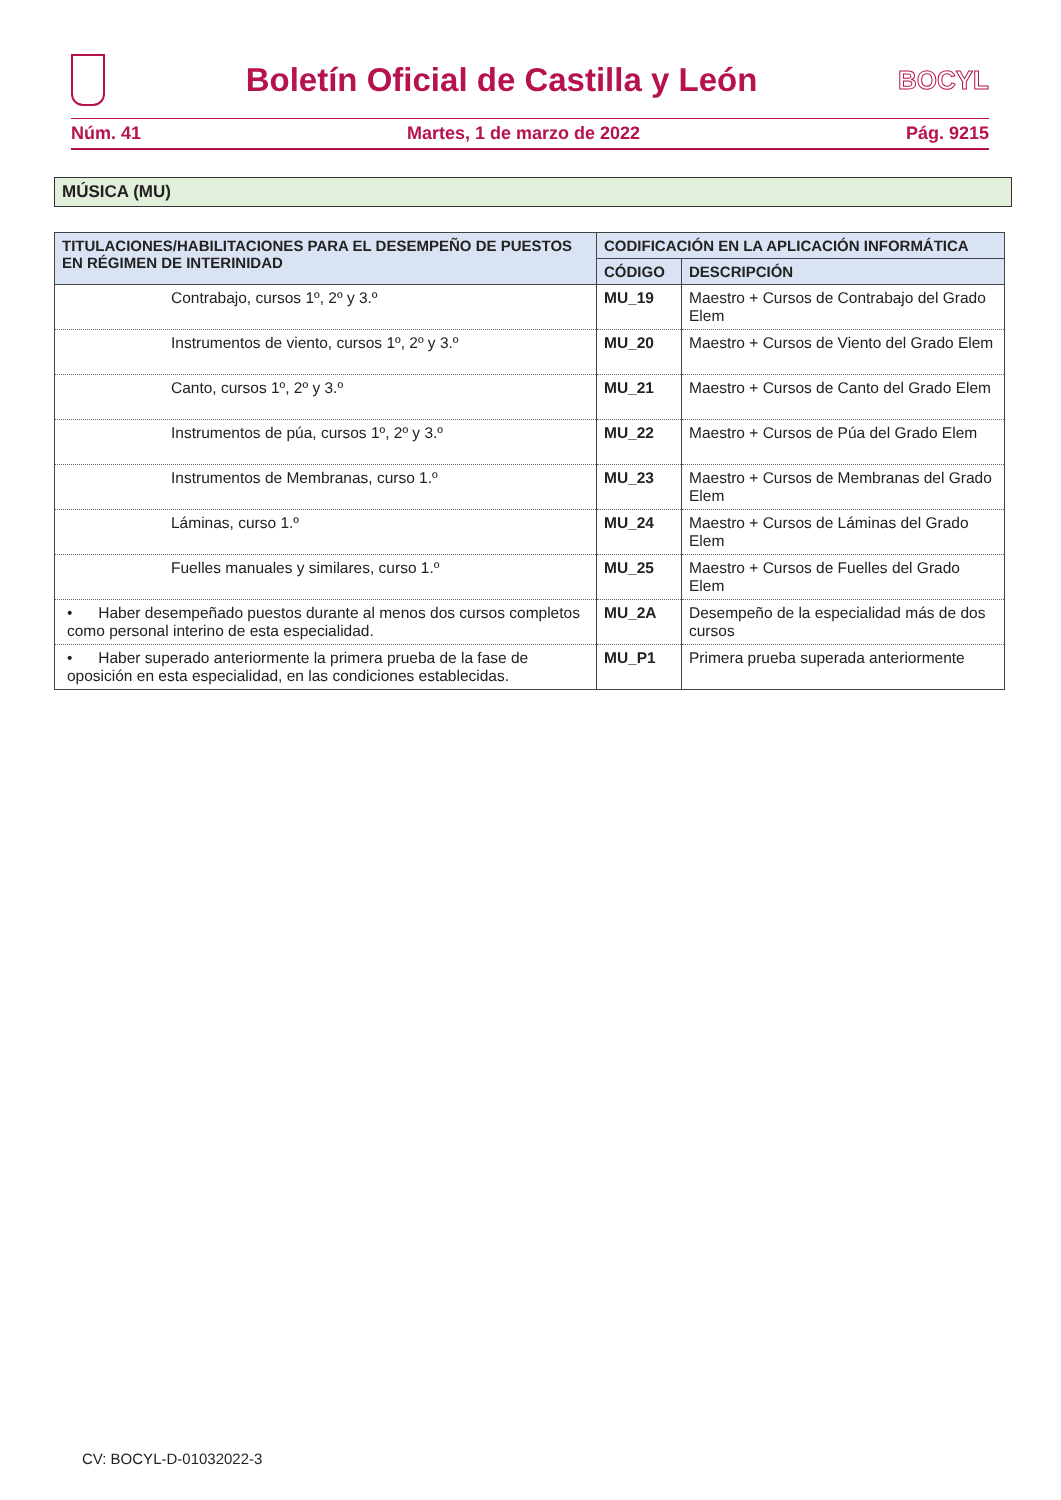Boletín Oficial de Castilla y León
BOCYL
Núm. 41 Martes, 1 de marzo de 2022 Pág. 9215
MÚSICA (MU)
| TITULACIONES/HABILITACIONES PARA EL DESEMPEÑO DE PUESTOS EN RÉGIMEN DE INTERINIDAD | CODIFICACIÓN EN LA APLICACIÓN INFORMÁTICA | |
| --- | --- | --- |
| | CÓDIGO | DESCRIPCIÓN |
| Contrabajo, cursos 1º, 2º y 3.º | MU_19 | Maestro + Cursos de Contrabajo del Grado Elem |
| Instrumentos de viento, cursos 1º, 2º y 3.º | MU_20 | Maestro + Cursos de Viento del Grado Elem |
| Canto, cursos 1º, 2º y 3.º | MU_21 | Maestro + Cursos de Canto del Grado Elem |
| Instrumentos de púa, cursos 1º, 2º y 3.º | MU_22 | Maestro + Cursos de Púa del Grado Elem |
| Instrumentos de Membranas, curso 1.º | MU_23 | Maestro + Cursos de Membranas del Grado Elem |
| Láminas, curso 1.º | MU_24 | Maestro + Cursos de Láminas del Grado Elem |
| Fuelles manuales y similares, curso 1.º | MU_25 | Maestro + Cursos de Fuelles del Grado Elem |
| • Haber desempeñado puestos durante al menos dos cursos completos como personal interino de esta especialidad. | MU_2A | Desempeño de la especialidad más de dos cursos |
| • Haber superado anteriormente la primera prueba de la fase de oposición en esta especialidad, en las condiciones establecidas. | MU_P1 | Primera prueba superada anteriormente |
CV: BOCYL-D-01032022-3